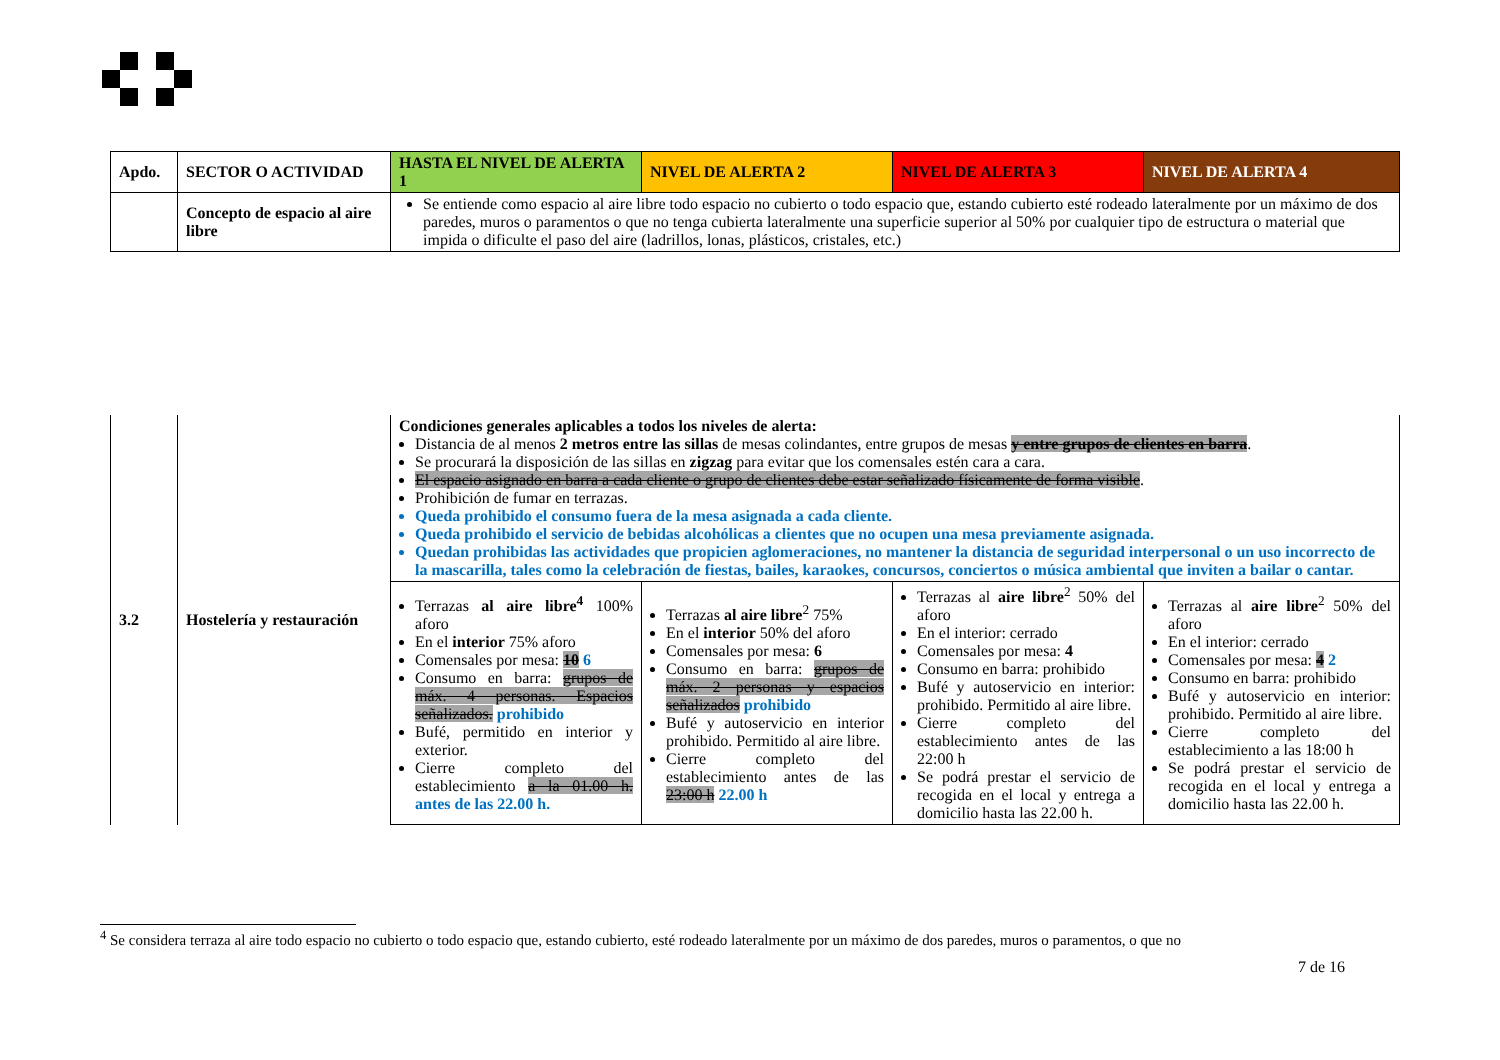| Apdo. | SECTOR O ACTIVIDAD | HASTA EL NIVEL DE ALERTA 1 | NIVEL DE ALERTA 2 | NIVEL DE ALERTA 3 | NIVEL DE ALERTA 4 |
| --- | --- | --- | --- | --- | --- |
| | Concepto de espacio al aire libre | Se entiende como espacio al aire libre todo espacio no cubierto o todo espacio que, estando cubierto esté rodeado lateralmente por un máximo de dos paredes, muros o paramentos o que no tenga cubierta lateralmente una superficie superior al 50% por cualquier tipo de estructura o material que impida o dificulte el paso del aire (ladrillos, lonas, plásticos, cristales, etc.) | | | |
| 3.2 | Hostelería y restauración | Condiciones generales aplicables a todos los niveles de alerta: Distancia de al menos 2 metros entre las sillas de mesas colindantes, entre grupos de mesas y entre grupos de clientes en barra . Se procurará la disposición de las sillas en zigzag para evitar que los comensales estén cara a cara. El espacio asignado en barra a cada cliente o grupo de clientes debe estar señalizado físicamente de forma visible . Prohibición de fumar en terrazas. Queda prohibido el consumo fuera de la mesa asignada a cada cliente. Queda prohibido el servicio de bebidas alcohólicas a clientes que no ocupen una mesa previamente asignada. Quedan prohibidas las actividades que propicien aglomeraciones, no mantener la distancia de seguridad interpersonal o un uso incorrecto de la mascarilla, tales como la celebración de fiestas, bailes, karaokes, concursos, conciertos o música ambiental que inviten a bailar o cantar. | | | |
| | | Terrazas al aire libre<sup>4</sup> 100% aforo En el interior 75% aforo Comensales por mesa: 10 6 Consumo en barra: grupos de máx. 4 personas. Espacios señalizados. prohibido Bufé, permitido en interior y exterior. Cierre completo del establecimiento a la 01.00 h. antes de las 22.00 h. | Terrazas al aire libre<sup>2</sup> 75% En el interior 50% del aforo Comensales por mesa: 6 Consumo en barra: grupos de máx. 2 personas y espacios señalizados prohibido Bufé y autoservicio en interior prohibido. Permitido al aire libre. Cierre completo del establecimiento antes de las 23:00 h 22.00 h | Terrazas al aire libre<sup>2</sup> 50% del aforo En el interior: cerrado Comensales por mesa: 4 Consumo en barra: prohibido Bufé y autoservicio en interior: prohibido. Permitido al aire libre. Cierre completo del establecimiento antes de las 22:00 h Se podrá prestar el servicio de recogida en el local y entrega a domicilio hasta las 22.00 h. | Terrazas al aire libre<sup>2</sup> 50% del aforo En el interior: cerrado Comensales por mesa: 4 2 Consumo en barra: prohibido Bufé y autoservicio en interior: prohibido. Permitido al aire libre. Cierre completo del establecimiento a las 18:00 h Se podrá prestar el servicio de recogida en el local y entrega a domicilio hasta las 22.00 h. |
<sup>4</sup> Se considera terraza al aire todo espacio no cubierto o todo espacio que, estando cubierto, esté rodeado lateralmente por un máximo de dos paredes, muros o paramentos, o que no
7 de 16